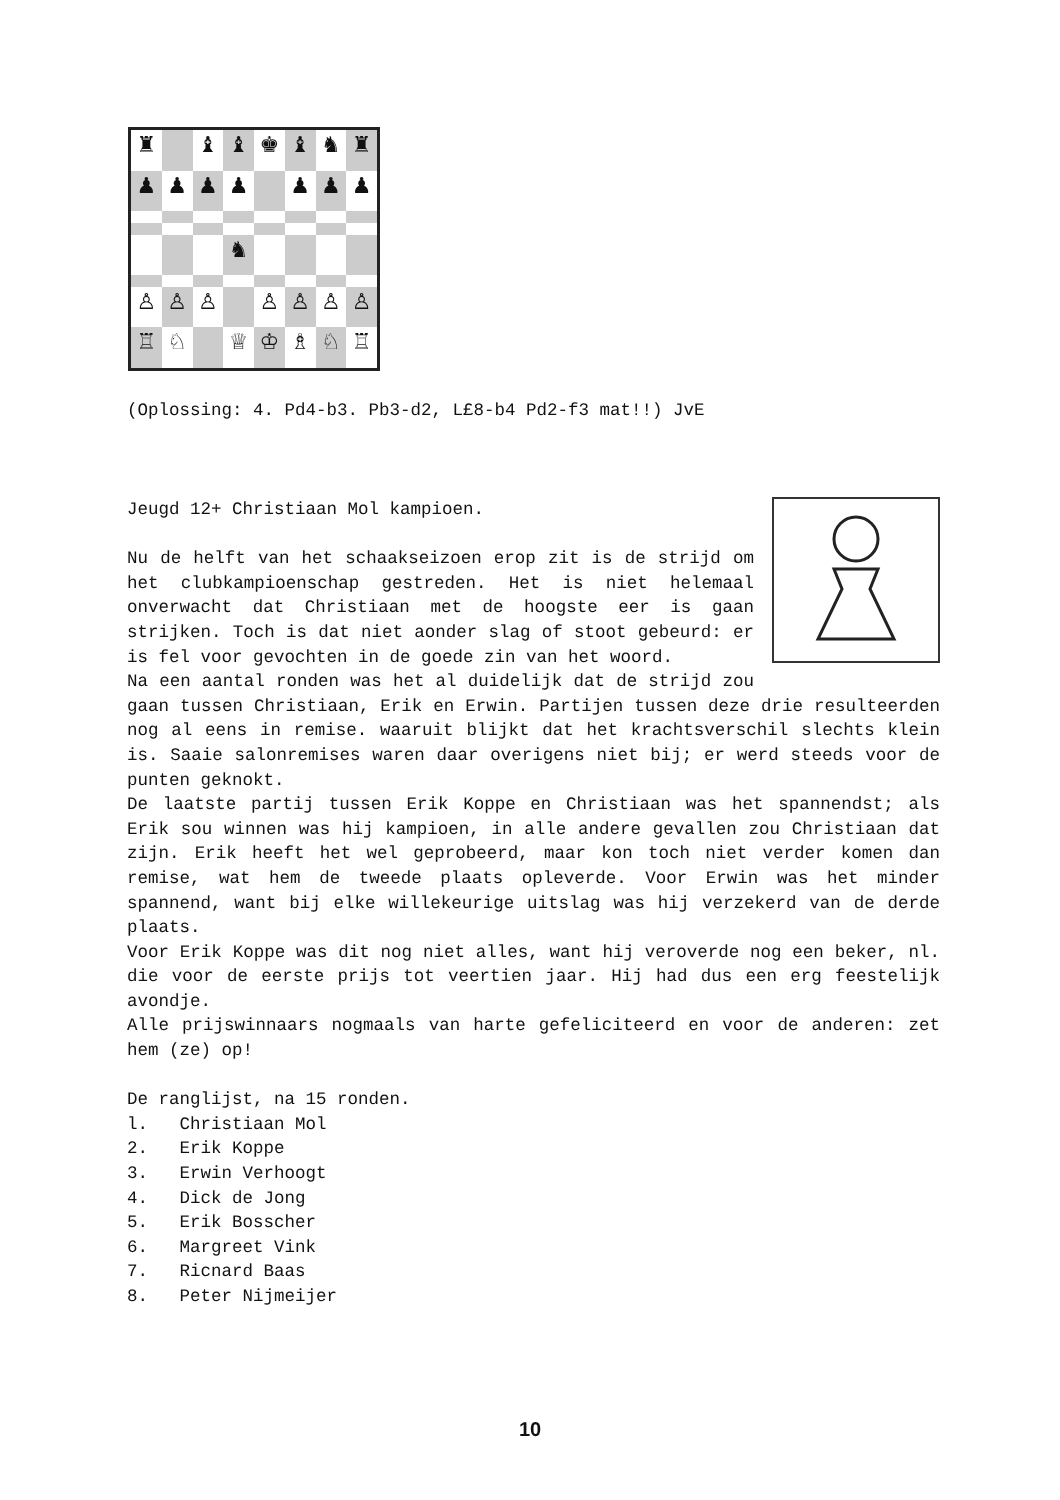♜
♝
♝
♚
♝
♞
♜
♟
♟
♟
♟
♟
♟
♟
♞
♙
♙
♙
♙
♙
♙
♙
♖
♘
♕
♔
♗
♘
♖
(Oplossing: 4. Pd4-b3. Pb3-d2, L£8-b4 Pd2-f3 mat!!) JvE
Jeugd 12+ Christiaan Mol kampioen.
Nu de helft van het schaakseizoen erop zit is de strijd om het clubkampioenschap gestreden. Het is niet helemaal onverwacht dat Christiaan met de hoogste eer is gaan strijken. Toch is dat niet aonder slag of stoot gebeurd: er is fel voor gevochten in de goede zin van het woord.
Na een aantal ronden was het al duidelijk dat de strijd zou gaan tussen Christiaan, Erik en Erwin. Partijen tussen deze drie resulteerden nog al eens in remise. waaruit blijkt dat het krachtsverschil slechts klein is. Saaie salonremises waren daar overigens niet bij; er werd steeds voor de punten geknokt.
De laatste partij tussen Erik Koppe en Christiaan was het spannendst; als Erik sou winnen was hij kampioen, in alle andere gevallen zou Christiaan dat zijn. Erik heeft het wel geprobeerd, maar kon toch niet verder komen dan remise, wat hem de tweede plaats opleverde. Voor Erwin was het minder spannend, want bij elke willekeurige uitslag was hij verzekerd van de derde plaats.
Voor Erik Koppe was dit nog niet alles, want hij veroverde nog een beker, nl. die voor de eerste prijs tot veertien jaar. Hij had dus een erg feestelijk avondje.
Alle prijswinnaars nogmaals van harte gefeliciteerd en voor de anderen: zet hem (ze) op!
De ranglijst, na 15 ronden.
l. Christiaan Mol
2. Erik Koppe
3. Erwin Verhoogt
4. Dick de Jong
5. Erik Bosscher
6. Margreet Vink
7. Ricnard Baas
8. Peter Nijmeijer
10